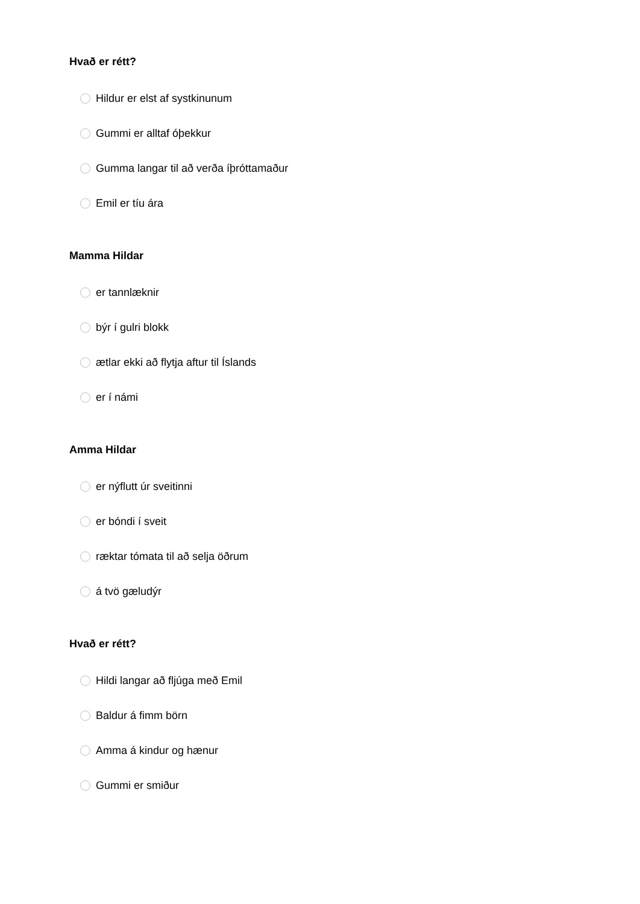Hvað er rétt?
Hildur er elst af systkinunum
Gummi er alltaf óþekkur
Gumma langar til að verða íþróttamaður
Emil er tíu ára
Mamma Hildar
er tannlæknir
býr í gulri blokk
ætlar ekki að flytja aftur til Íslands
er í námi
Amma Hildar
er nýflutt úr sveitinni
er bóndi í sveit
ræktar tómata til að selja öðrum
á tvö gæludýr
Hvað er rétt?
Hildi langar að fljúga með Emil
Baldur á fimm börn
Amma á kindur og hænur
Gummi er smiður